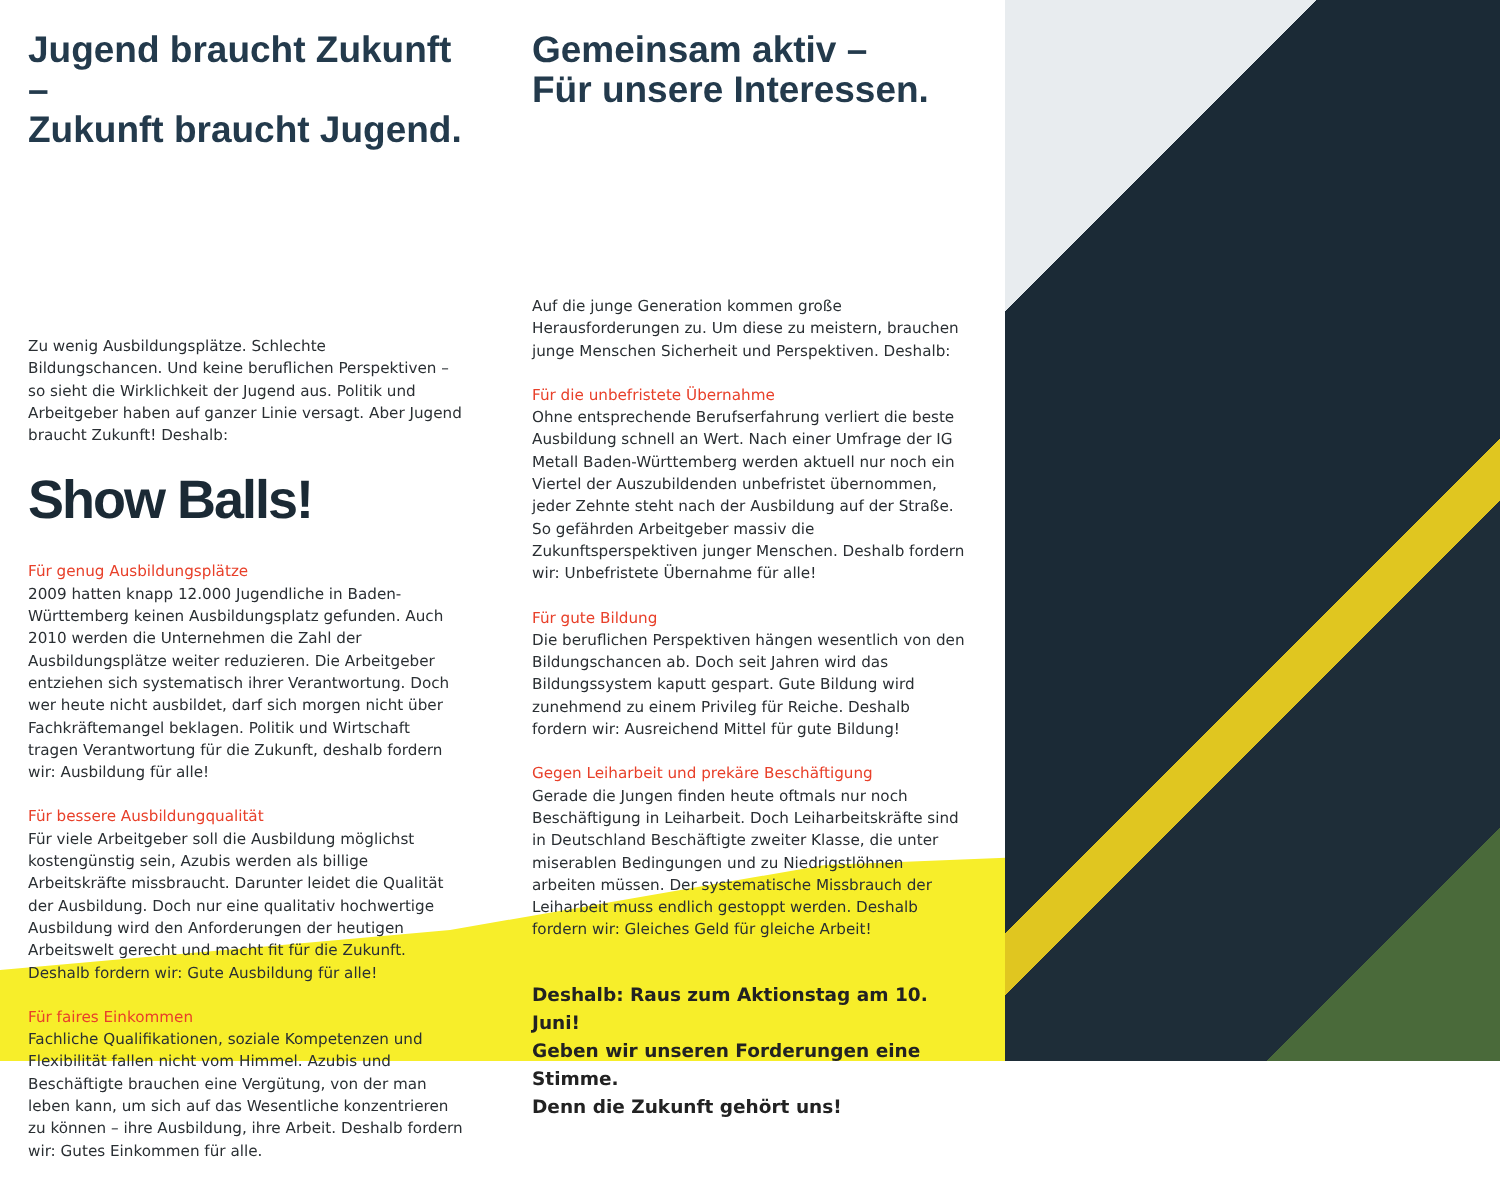Jugend braucht Zukunft –
Zukunft braucht Jugend.
Zu wenig Ausbildungsplätze. Schlechte Bildungschancen. Und keine beruflichen Perspektiven – so sieht die Wirklichkeit der Jugend aus. Politik und Arbeitgeber haben auf ganzer Linie versagt. Aber Jugend braucht Zukunft! Deshalb:
Show Balls!
Für genug Ausbildungsplätze
2009 hatten knapp 12.000 Jugendliche in Baden-Württemberg keinen Ausbildungsplatz gefunden. Auch 2010 werden die Unternehmen die Zahl der Ausbildungsplätze weiter reduzieren. Die Arbeitgeber entziehen sich systematisch ihrer Verantwortung. Doch wer heute nicht ausbildet, darf sich morgen nicht über Fachkräftemangel beklagen. Politik und Wirtschaft tragen Verantwortung für die Zukunft, deshalb fordern wir: Ausbildung für alle!
Für bessere Ausbildungqualität
Für viele Arbeitgeber soll die Ausbildung möglichst kostengünstig sein, Azubis werden als billige Arbeitskräfte missbraucht. Darunter leidet die Qualität der Ausbildung. Doch nur eine qualitativ hochwertige Ausbildung wird den Anforderungen der heutigen Arbeitswelt gerecht und macht fit für die Zukunft. Deshalb fordern wir: Gute Ausbildung für alle!
Für faires Einkommen
Fachliche Qualifikationen, soziale Kompetenzen und Flexibilität fallen nicht vom Himmel. Azubis und Beschäftigte brauchen eine Vergütung, von der man leben kann, um sich auf das Wesentliche konzentrieren zu können – ihre Ausbildung, ihre Arbeit. Deshalb fordern wir: Gutes Einkommen für alle.
Gemeinsam aktiv –
Für unsere Interessen.
Auf die junge Generation kommen große Herausforderungen zu. Um diese zu meistern, brauchen junge Menschen Sicherheit und Perspektiven. Deshalb:
Für die unbefristete Übernahme
Ohne entsprechende Berufserfahrung verliert die beste Ausbildung schnell an Wert. Nach einer Umfrage der IG Metall Baden-Württemberg werden aktuell nur noch ein Viertel der Auszubildenden unbefristet übernommen, jeder Zehnte steht nach der Ausbildung auf der Straße. So gefährden Arbeitgeber massiv die Zukunftsperspektiven junger Menschen. Deshalb fordern wir: Unbefristete Übernahme für alle!
Für gute Bildung
Die beruflichen Perspektiven hängen wesentlich von den Bildungschancen ab. Doch seit Jahren wird das Bildungssystem kaputt gespart. Gute Bildung wird zunehmend zu einem Privileg für Reiche. Deshalb fordern wir: Ausreichend Mittel für gute Bildung!
Gegen Leiharbeit und prekäre Beschäftigung
Gerade die Jungen finden heute oftmals nur noch Beschäftigung in Leiharbeit. Doch Leiharbeitskräfte sind in Deutschland Beschäftigte zweiter Klasse, die unter miserablen Bedingungen und zu Niedrigstlöhnen arbeiten müssen. Der systematische Missbrauch der Leiharbeit muss endlich gestoppt werden. Deshalb fordern wir: Gleiches Geld für gleiche Arbeit!
Deshalb: Raus zum Aktionstag am 10. Juni!
Geben wir unseren Forderungen eine Stimme.
Denn die Zukunft gehört uns!